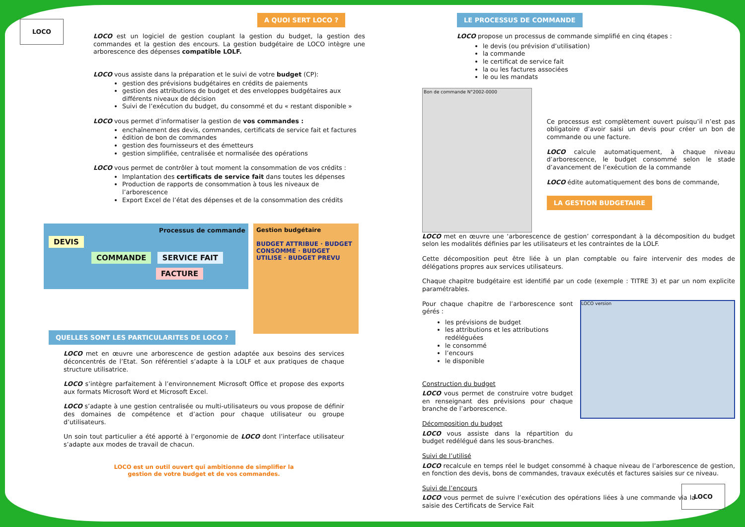LOCO
A QUOI SERT LOCO ?
LOCO est un logiciel de gestion couplant la gestion du budget, la gestion des commandes et la gestion des encours. La gestion budgétaire de LOCO intègre une arborescence des dépenses compatible LOLF.
LOCO vous assiste dans la préparation et le suivi de votre budget (CP):
gestion des prévisions budgétaires en crédits de paiements
gestion des attributions de budget et des enveloppes budgétaires aux différents niveaux de décision
Suivi de l’exécution du budget, du consommé et du « restant disponible »
LOCO vous permet d’informatiser la gestion de vos commandes :
enchaînement des devis, commandes, certificats de service fait et factures
édition de bon de commandes
gestion des fournisseurs et des émetteurs
gestion simplifiée, centralisée et normalisée des opérations
LOCO vous permet de contrôler à tout moment la consommation de vos crédits :
Implantation des certificats de service fait dans toutes les dépenses
Production de rapports de consommation à tous les niveaux de l’arborescence
Export Excel de l’état des dépenses et de la consommation des crédits
Processus de commande
DEVIS
COMMANDE SERVICE FAIT
FACTURE
Gestion budgétaire
BUDGET ATTRIBUE · BUDGET CONSOMME · BUDGET UTILISE · BUDGET PREVU
QUELLES SONT LES PARTICULARITES DE LOCO ?
LOCO met en œuvre une arborescence de gestion adaptée aux besoins des services déconcentrés de l’Etat. Son référentiel s’adapte à la LOLF et aux pratiques de chaque structure utilisatrice.
LOCO s’intègre parfaitement à l’environnement Microsoft Office et propose des exports aux formats Microsoft Word et Microsoft Excel.
LOCO s’adapte à une gestion centralisée ou multi-utilisateurs ou vous propose de définir des domaines de compétence et d’action pour chaque utilisateur ou groupe d’utilisateurs.
Un soin tout particulier a été apporté à l’ergonomie de LOCO dont l’interface utilisateur s’adapte aux modes de travail de chacun.
LOCO est un outil ouvert qui ambitionne de simplifier la
gestion de votre budget et de vos commandes.
LE PROCESSUS DE COMMANDE
LOCO propose un processus de commande simplifié en cinq étapes :
le devis (ou prévision d’utilisation)
la commande
le certificat de service fait
la ou les factures associées
le ou les mandats
Bon de commande N°2002-0000
Ce processus est complètement ouvert puisqu’il n’est pas obligatoire d’avoir saisi un devis pour créer un bon de commande ou une facture.
LOCO calcule automatiquement, à chaque niveau d’arborescence, le budget consommé selon le stade d’avancement de l’exécution de la commande
LOCO édite automatiquement des bons de commande,
LA GESTION BUDGETAIRE
LOCO met en œuvre une ‘arborescence de gestion’ correspondant à la décomposition du budget selon les modalités définies par les utilisateurs et les contraintes de la LOLF.
Cette décomposition peut être liée à un plan comptable ou faire intervenir des modes de délégations propres aux services utilisateurs.
Chaque chapitre budgétaire est identifié par un code (exemple : TITRE 3) et par un nom explicite paramétrables.
Pour chaque chapitre de l’arborescence sont gérés :
les prévisions de budget
les attributions et les attributions redéléguées
le consommé
l’encours
le disponible
Construction du budget
LOCO vous permet de construire votre budget en renseignant des prévisions pour chaque branche de l’arborescence.
Décomposition du budget
LOCO vous assiste dans la répartition du budget redélégué dans les sous-branches.
LOCO version
Suivi de l’utilisé
LOCO recalcule en temps réel le budget consommé à chaque niveau de l’arborescence de gestion, en fonction des devis, bons de commandes, travaux exécutés et factures saisies sur ce niveau.
Suivi de l’encours
LOCO vous permet de suivre l’exécution des opérations liées à une commande via la saisie des Certificats de Service Fait
LOCO